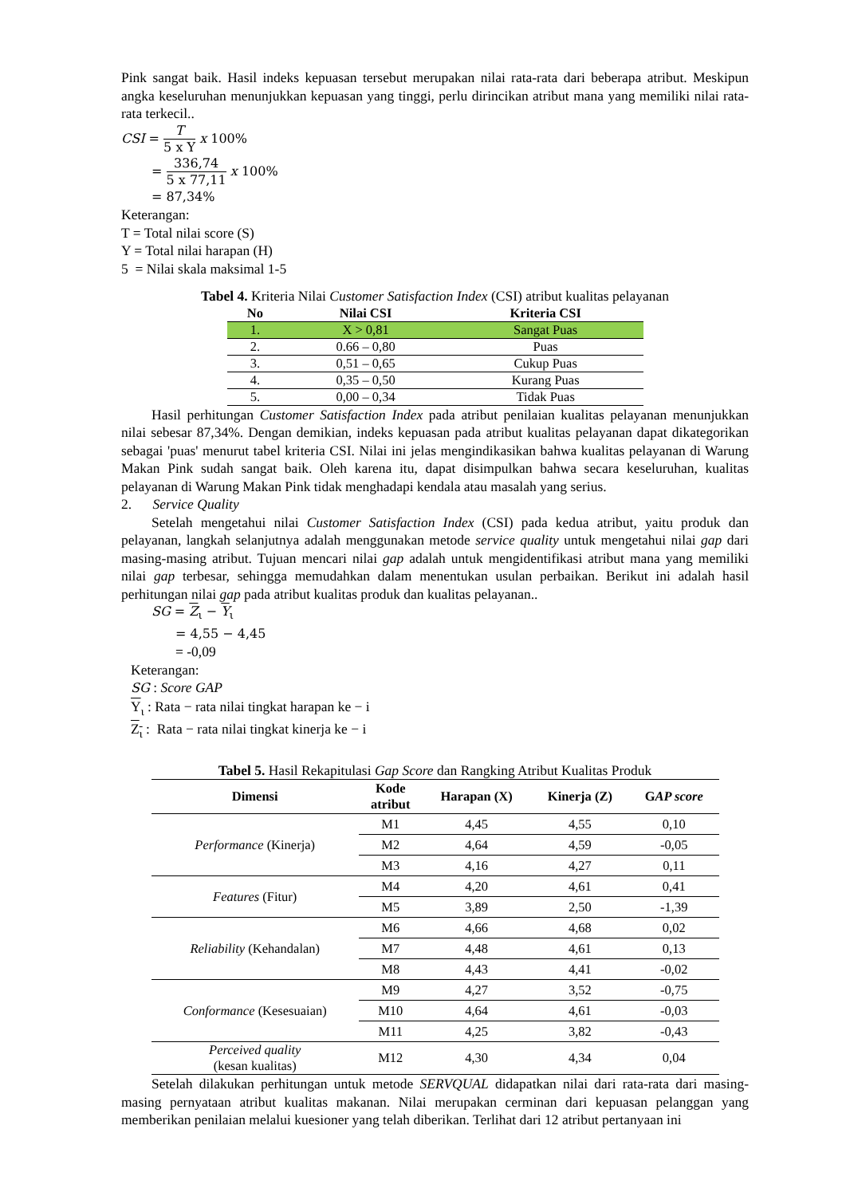Pink sangat baik. Hasil indeks kepuasan tersebut merupakan nilai rata-rata dari beberapa atribut. Meskipun angka keseluruhan menunjukkan kepuasan yang tinggi, perlu dirincikan atribut mana yang memiliki nilai rata-rata terkecil..
CSI = T 5 x Y x 100%
= 336,74 5 x 77,11 x 100%
= 87,34%
Keterangan:
T = Total nilai score (S)
Y = Total nilai harapan (H)
5 = Nilai skala maksimal 1-5
Tabel 4. Kriteria Nilai Customer Satisfaction Index (CSI) atribut kualitas pelayanan
| No | Nilai CSI | Kriteria CSI |
| --- | --- | --- |
| 1. | X > 0,81 | Sangat Puas |
| 2. | 0.66 – 0,80 | Puas |
| 3. | 0,51 – 0,65 | Cukup Puas |
| 4. | 0,35 – 0,50 | Kurang Puas |
| 5. | 0,00 – 0,34 | Tidak Puas |
Hasil perhitungan Customer Satisfaction Index pada atribut penilaian kualitas pelayanan menunjukkan nilai sebesar 87,34%. Dengan demikian, indeks kepuasan pada atribut kualitas pelayanan dapat dikategorikan sebagai 'puas' menurut tabel kriteria CSI. Nilai ini jelas mengindikasikan bahwa kualitas pelayanan di Warung Makan Pink sudah sangat baik. Oleh karena itu, dapat disimpulkan bahwa secara keseluruhan, kualitas pelayanan di Warung Makan Pink tidak menghadapi kendala atau masalah yang serius.
2. Service Quality
Setelah mengetahui nilai Customer Satisfaction Index (CSI) pada kedua atribut, yaitu produk dan pelayanan, langkah selanjutnya adalah menggunakan metode service quality untuk mengetahui nilai gap dari masing-masing atribut. Tujuan mencari nilai gap adalah untuk mengidentifikasi atribut mana yang memiliki nilai gap terbesar, sehingga memudahkan dalam menentukan usulan perbaikan. Berikut ini adalah hasil perhitungan nilai gap pada atribut kualitas produk dan kualitas pelayanan..
SG = Z<sub>ι</sub> − Y<sub>ι</sub>
= 4,55 − 4,45
= -0,09
Keterangan:
SG : Score GAP
Y<sub>ι</sub> : Rata − rata nilai tingkat harapan ke − i
Z<sub>ι</sub> : Rata − rata nilai tingkat kinerja ke − i
Tabel 5. Hasil Rekapitulasi Gap Score dan Rangking Atribut Kualitas Produk
| Dimensi | Kode atribut | Harapan (X) | Kinerja (Z) | G AP score |
| --- | --- | --- | --- | --- |
| Performance (Kinerja) | M1 | 4,45 | 4,55 | 0,10 |
| | M2 | 4,64 | 4,59 | -0,05 |
| | M3 | 4,16 | 4,27 | 0,11 |
| Features (Fitur) | M4 | 4,20 | 4,61 | 0,41 |
| | M5 | 3,89 | 2,50 | -1,39 |
| Reliability (Kehandalan) | M6 | 4,66 | 4,68 | 0,02 |
| | M7 | 4,48 | 4,61 | 0,13 |
| | M8 | 4,43 | 4,41 | -0,02 |
| Conformance (Kesesuaian) | M9 | 4,27 | 3,52 | -0,75 |
| | M10 | 4,64 | 4,61 | -0,03 |
| | M11 | 4,25 | 3,82 | -0,43 |
| Perceived quality (kesan kualitas) | M12 | 4,30 | 4,34 | 0,04 |
Setelah dilakukan perhitungan untuk metode SERVQUAL didapatkan nilai dari rata-rata dari masing-masing pernyataan atribut kualitas makanan. Nilai merupakan cerminan dari kepuasan pelanggan yang memberikan penilaian melalui kuesioner yang telah diberikan. Terlihat dari 12 atribut pertanyaan ini